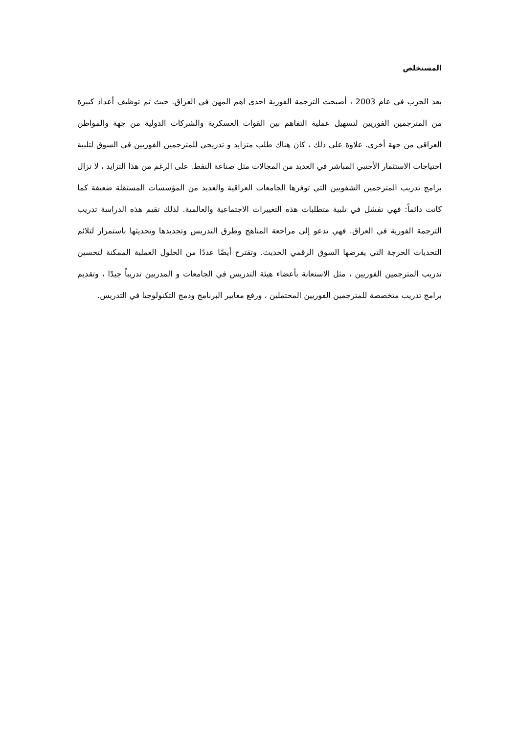المستخلص
بعد الحرب في عام 2003 ، أصبحت الترجمة الفورية احدى اهم المهن في العراق. حيث تم توظيف أعداد كبيرة من المترجمين الفوريين لتسهيل عملية التفاهم بين القوات العسكرية والشركات الدولية من جهة والمواطن العراقي من جهة أخرى. علاوة على ذلك ، كان هناك طلب متزايد و تدريجي للمترجمين الفوريين في السوق لتلبية احتياجات الاستثمار الأجنبي المباشر في العديد من المجالات مثل صناعة النفط. على الرغم من هذا التزايد ، لا تزال برامج تدريب المترجمين الشفويين التي توفرها الجامعات العراقية والعديد من المؤسسات المستقلة ضعيفة كما كانت دائماً: فهي تفشل في تلبية متطلبات هذه التغييرات الاجتماعية والعالمية. لذلك تقيم هذه الدراسة تدريب الترجمة الفورية في العراق. فهي تدعو إلى مراجعة المناهج وطرق التدريس وتجديدها وتحديثها باستمرار لتلائم التحديات الحرجة التي يفرضها السوق الرقمي الحديث. وتقترح أيضًا عددًا من الحلول العملية الممكنة لتحسين تدريب المترجمين الفوريين ، مثل الاستعانة بأعضاء هيئة التدريس في الجامعات و المدربين تدريباً جيدًا ، وتقديم برامج تدريب متخصصة للمترجمين الفوريين المحتملين ، ورفع معايير البرنامج ودمج التكنولوجيا في التدريس.